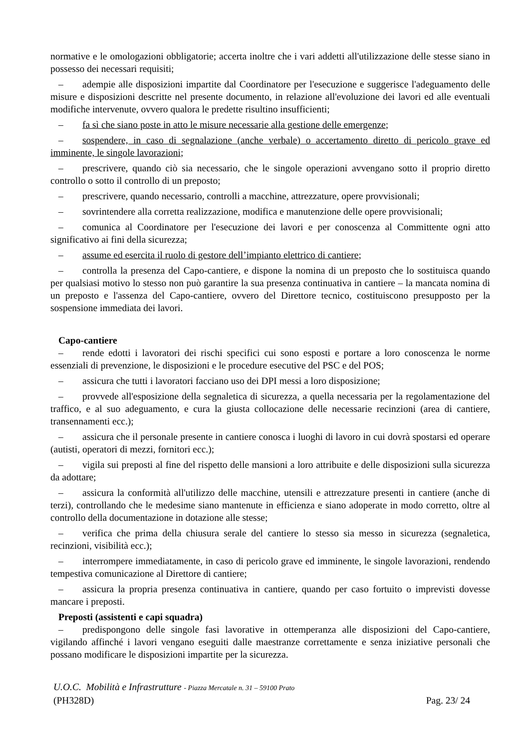normative e le omologazioni obbligatorie; accerta inoltre che i vari addetti all'utilizzazione delle stesse siano in possesso dei necessari requisiti;
– adempie alle disposizioni impartite dal Coordinatore per l'esecuzione e suggerisce l'adeguamento delle misure e disposizioni descritte nel presente documento, in relazione all'evoluzione dei lavori ed alle eventuali modifiche intervenute, ovvero qualora le predette risultino insufficienti;
– fa sì che siano poste in atto le misure necessarie alla gestione delle emergenze;
– sospendere, in caso di segnalazione (anche verbale) o accertamento diretto di pericolo grave ed imminente, le singole lavorazioni;
– prescrivere, quando ciò sia necessario, che le singole operazioni avvengano sotto il proprio diretto controllo o sotto il controllo di un preposto;
– prescrivere, quando necessario, controlli a macchine, attrezzature, opere provvisionali;
– sovrintendere alla corretta realizzazione, modifica e manutenzione delle opere provvisionali;
– comunica al Coordinatore per l'esecuzione dei lavori e per conoscenza al Committente ogni atto significativo ai fini della sicurezza;
– assume ed esercita il ruolo di gestore dell’impianto elettrico di cantiere;
– controlla la presenza del Capo-cantiere, e dispone la nomina di un preposto che lo sostituisca quando per qualsiasi motivo lo stesso non può garantire la sua presenza continuativa in cantiere – la mancata nomina di un preposto e l'assenza del Capo-cantiere, ovvero del Direttore tecnico, costituiscono presupposto per la sospensione immediata dei lavori.
Capo-cantiere
– rende edotti i lavoratori dei rischi specifici cui sono esposti e portare a loro conoscenza le norme essenziali di prevenzione, le disposizioni e le procedure esecutive del PSC e del POS;
– assicura che tutti i lavoratori facciano uso dei DPI messi a loro disposizione;
– provvede all'esposizione della segnaletica di sicurezza, a quella necessaria per la regolamentazione del traffico, e al suo adeguamento, e cura la giusta collocazione delle necessarie recinzioni (area di cantiere, transennamenti ecc.);
– assicura che il personale presente in cantiere conosca i luoghi di lavoro in cui dovrà spostarsi ed operare (autisti, operatori di mezzi, fornitori ecc.);
– vigila sui preposti al fine del rispetto delle mansioni a loro attribuite e delle disposizioni sulla sicurezza da adottare;
– assicura la conformità all'utilizzo delle macchine, utensili e attrezzature presenti in cantiere (anche di terzi), controllando che le medesime siano mantenute in efficienza e siano adoperate in modo corretto, oltre al controllo della documentazione in dotazione alle stesse;
– verifica che prima della chiusura serale del cantiere lo stesso sia messo in sicurezza (segnaletica, recinzioni, visibilità ecc.);
– interrompere immediatamente, in caso di pericolo grave ed imminente, le singole lavorazioni, rendendo tempestiva comunicazione al Direttore di cantiere;
– assicura la propria presenza continuativa in cantiere, quando per caso fortuito o imprevisti dovesse mancare i preposti.
Preposti (assistenti e capi squadra)
– predispongono delle singole fasi lavorative in ottemperanza alle disposizioni del Capo-cantiere, vigilando affinché i lavori vengano eseguiti dalle maestranze correttamente e senza iniziative personali che possano modificare le disposizioni impartite per la sicurezza.
U.O.C. Mobilità e Infrastrutture - Piazza Mercatale n. 31 – 59100 Prato
(PH328D) Pag. 23/ 24